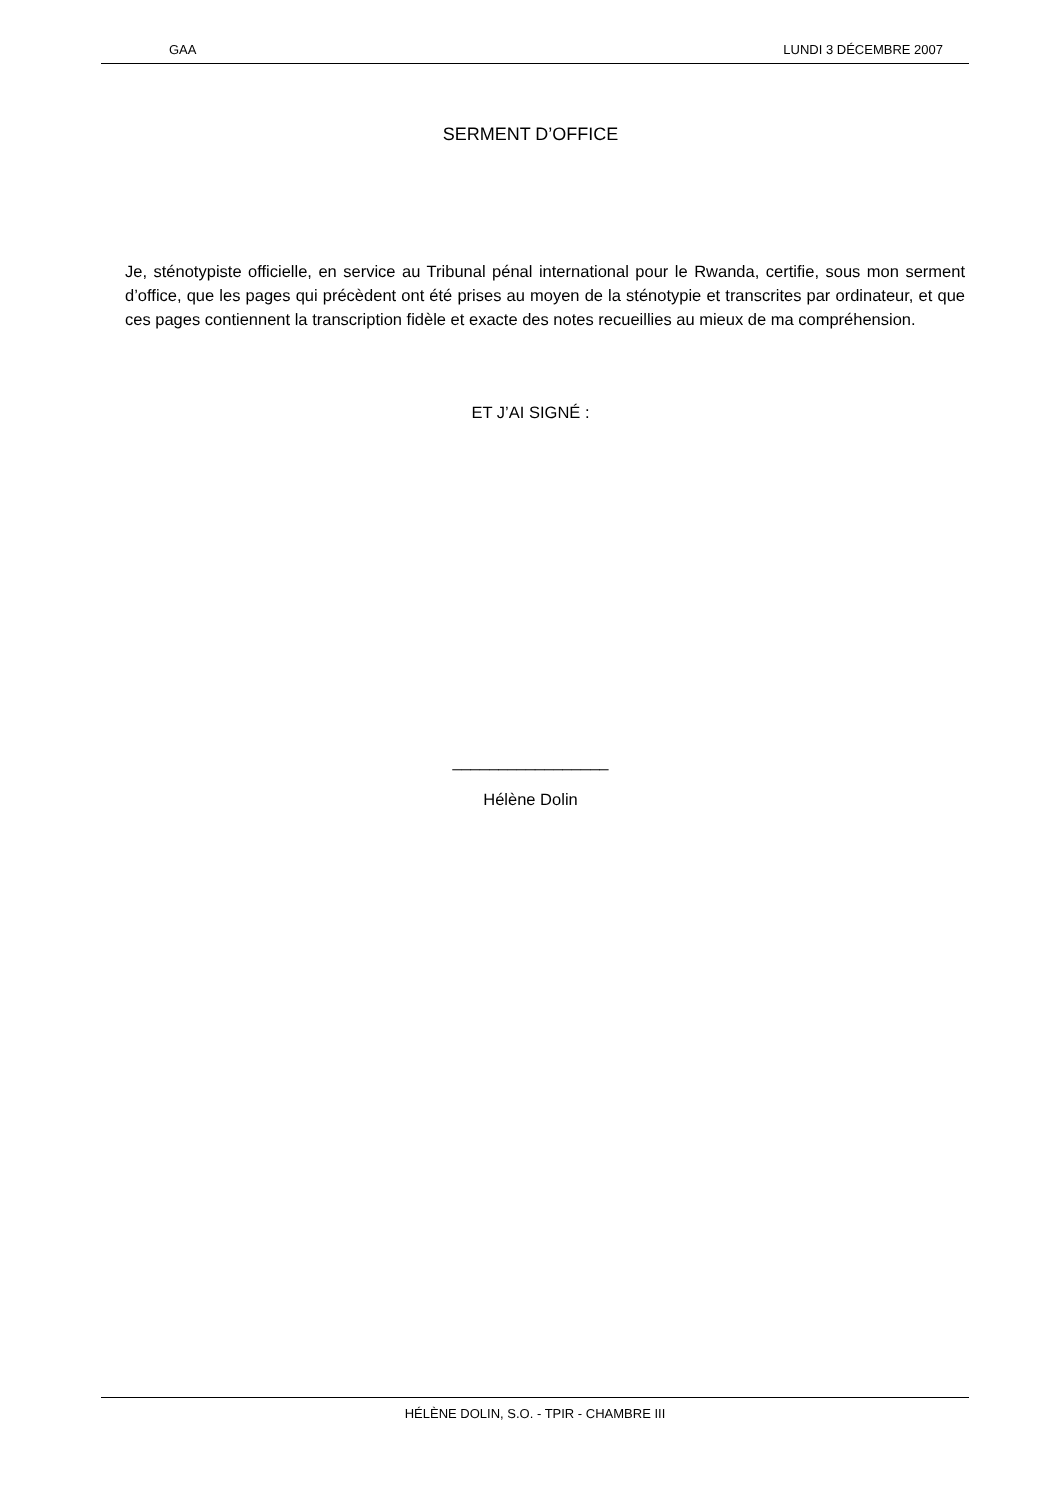GAA LUNDI 3 DÉCEMBRE 2007
SERMENT D’OFFICE
Je, sténotypiste officielle, en service au Tribunal pénal international pour le Rwanda, certifie, sous mon serment d’office, que les pages qui précèdent ont été prises au moyen de la sténotypie et transcrites par ordinateur, et que ces pages contiennent la transcription fidèle et exacte des notes recueillies au mieux de ma compréhension.
ET J’AI SIGNÉ :
_________________
Hélène Dolin
HÉLÈNE DOLIN, S.O. - TPIR - CHAMBRE III